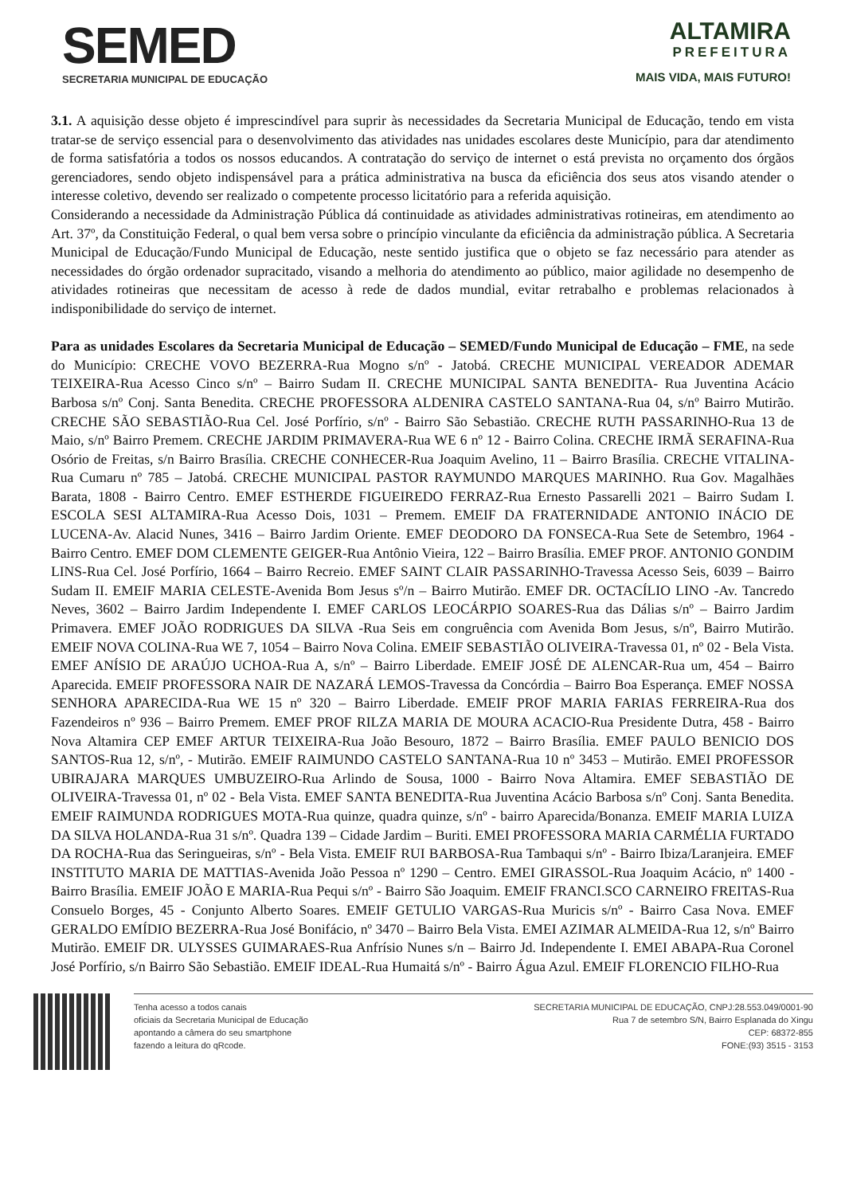SEMED
SECRETARIA MUNICIPAL DE EDUCAÇÃO
ALTAMIRA
PREFEITURA
MAIS VIDA, MAIS FUTURO!
3.1. A aquisição desse objeto é imprescindível para suprir às necessidades da Secretaria Municipal de Educação, tendo em vista tratar-se de serviço essencial para o desenvolvimento das atividades nas unidades escolares deste Município, para dar atendimento de forma satisfatória a todos os nossos educandos. A contratação do serviço de internet o está prevista no orçamento dos órgãos gerenciadores, sendo objeto indispensável para a prática administrativa na busca da eficiência dos seus atos visando atender o interesse coletivo, devendo ser realizado o competente processo licitatório para a referida aquisição.
Considerando a necessidade da Administração Pública dá continuidade as atividades administrativas rotineiras, em atendimento ao Art. 37º, da Constituição Federal, o qual bem versa sobre o princípio vinculante da eficiência da administração pública. A Secretaria Municipal de Educação/Fundo Municipal de Educação, neste sentido justifica que o objeto se faz necessário para atender as necessidades do órgão ordenador supracitado, visando a melhoria do atendimento ao público, maior agilidade no desempenho de atividades rotineiras que necessitam de acesso à rede de dados mundial, evitar retrabalho e problemas relacionados à indisponibilidade do serviço de internet.
Para as unidades Escolares da Secretaria Municipal de Educação – SEMED/Fundo Municipal de Educação – FME, na sede do Município: CRECHE VOVO BEZERRA-Rua Mogno s/nº - Jatobá. CRECHE MUNICIPAL VEREADOR ADEMAR TEIXEIRA-Rua Acesso Cinco s/nº – Bairro Sudam II. CRECHE MUNICIPAL SANTA BENEDITA- Rua Juventina Acácio Barbosa s/nº Conj. Santa Benedita. CRECHE PROFESSORA ALDENIRA CASTELO SANTANA-Rua 04, s/nº Bairro Mutirão. CRECHE SÃO SEBASTIÃO-Rua Cel. José Porfírio, s/nº - Bairro São Sebastião. CRECHE RUTH PASSARINHO-Rua 13 de Maio, s/nº Bairro Premem. CRECHE JARDIM PRIMAVERA-Rua WE 6 nº 12 - Bairro Colina. CRECHE IRMÃ SERAFINA-Rua Osório de Freitas, s/n Bairro Brasília. CRECHE CONHECER-Rua Joaquim Avelino, 11 – Bairro Brasília. CRECHE VITALINA-Rua Cumaru nº 785 – Jatobá. CRECHE MUNICIPAL PASTOR RAYMUNDO MARQUES MARINHO. Rua Gov. Magalhães Barata, 1808 - Bairro Centro. EMEF ESTHERDE FIGUEIREDO FERRAZ-Rua Ernesto Passarelli 2021 – Bairro Sudam I. ESCOLA SESI ALTAMIRA-Rua Acesso Dois, 1031 – Premem. EMEIF DA FRATERNIDADE ANTONIO INÁCIO DE LUCENA-Av. Alacid Nunes, 3416 – Bairro Jardim Oriente. EMEF DEODORO DA FONSECA-Rua Sete de Setembro, 1964 - Bairro Centro. EMEF DOM CLEMENTE GEIGER-Rua Antônio Vieira, 122 – Bairro Brasília. EMEF PROF. ANTONIO GONDIM LINS-Rua Cel. José Porfírio, 1664 – Bairro Recreio. EMEF SAINT CLAIR PASSARINHO-Travessa Acesso Seis, 6039 – Bairro Sudam II. EMEIF MARIA CELESTE-Avenida Bom Jesus sº/n – Bairro Mutirão. EMEF DR. OCTACÍLIO LINO -Av. Tancredo Neves, 3602 – Bairro Jardim Independente I. EMEF CARLOS LEOCÁRPIO SOARES-Rua das Dálias s/nº – Bairro Jardim Primavera. EMEF JOÃO RODRIGUES DA SILVA -Rua Seis em congruência com Avenida Bom Jesus, s/nº, Bairro Mutirão. EMEIF NOVA COLINA-Rua WE 7, 1054 – Bairro Nova Colina. EMEIF SEBASTIÃO OLIVEIRA-Travessa 01, nº 02 - Bela Vista. EMEF ANÍSIO DE ARAÚJO UCHOA-Rua A, s/nº – Bairro Liberdade. EMEIF JOSÉ DE ALENCAR-Rua um, 454 – Bairro Aparecida. EMEIF PROFESSORA NAIR DE NAZARÁ LEMOS-Travessa da Concórdia – Bairro Boa Esperança. EMEF NOSSA SENHORA APARECIDA-Rua WE 15 nº 320 – Bairro Liberdade. EMEIF PROF MARIA FARIAS FERREIRA-Rua dos Fazendeiros nº 936 – Bairro Premem. EMEF PROF RILZA MARIA DE MOURA ACACIO-Rua Presidente Dutra, 458 - Bairro Nova Altamira CEP EMEF ARTUR TEIXEIRA-Rua João Besouro, 1872 – Bairro Brasília. EMEF PAULO BENICIO DOS SANTOS-Rua 12, s/nº, - Mutirão. EMEIF RAIMUNDO CASTELO SANTANA-Rua 10 nº 3453 – Mutirão. EMEI PROFESSOR UBIRAJARA MARQUES UMBUZEIRO-Rua Arlindo de Sousa, 1000 - Bairro Nova Altamira. EMEF SEBASTIÃO DE OLIVEIRA-Travessa 01, nº 02 - Bela Vista. EMEF SANTA BENEDITA-Rua Juventina Acácio Barbosa s/nº Conj. Santa Benedita. EMEIF RAIMUNDA RODRIGUES MOTA-Rua quinze, quadra quinze, s/nº - bairro Aparecida/Bonanza. EMEIF MARIA LUIZA DA SILVA HOLANDA-Rua 31 s/nº. Quadra 139 – Cidade Jardim – Buriti. EMEI PROFESSORA MARIA CARMÉLIA FURTADO DA ROCHA-Rua das Seringueiras, s/nº - Bela Vista. EMEIF RUI BARBOSA-Rua Tambaqui s/nº - Bairro Ibiza/Laranjeira. EMEF INSTITUTO MARIA DE MATTIAS-Avenida João Pessoa nº 1290 – Centro. EMEI GIRASSOL-Rua Joaquim Acácio, nº 1400 - Bairro Brasília. EMEIF JOÃO E MARIA-Rua Pequi s/nº - Bairro São Joaquim. EMEIF FRANCI.SCO CARNEIRO FREITAS-Rua Consuelo Borges, 45 - Conjunto Alberto Soares. EMEIF GETULIO VARGAS-Rua Muricis s/nº - Bairro Casa Nova. EMEF GERALDO EMÍDIO BEZERRA-Rua José Bonifácio, nº 3470 – Bairro Bela Vista. EMEI AZIMAR ALMEIDA-Rua 12, s/nº Bairro Mutirão. EMEIF DR. ULYSSES GUIMARAES-Rua Anfrísio Nunes s/n – Bairro Jd. Independente I. EMEI ABAPA-Rua Coronel José Porfírio, s/n Bairro São Sebastião. EMEIF IDEAL-Rua Humaitá s/nº - Bairro Água Azul. EMEIF FLORENCIO FILHO-Rua
Tenha acesso a todos canais
oficiais da Secretaria Municipal de Educação
apontando a câmera do seu smartphone
fazendo a leitura do qRcode.
SECRETARIA MUNICIPAL DE EDUCAÇÃO, CNPJ:28.553.049/0001-90
Rua 7 de setembro S/N, Bairro Esplanada do Xingu
CEP: 68372-855
FONE:(93) 3515 - 3153